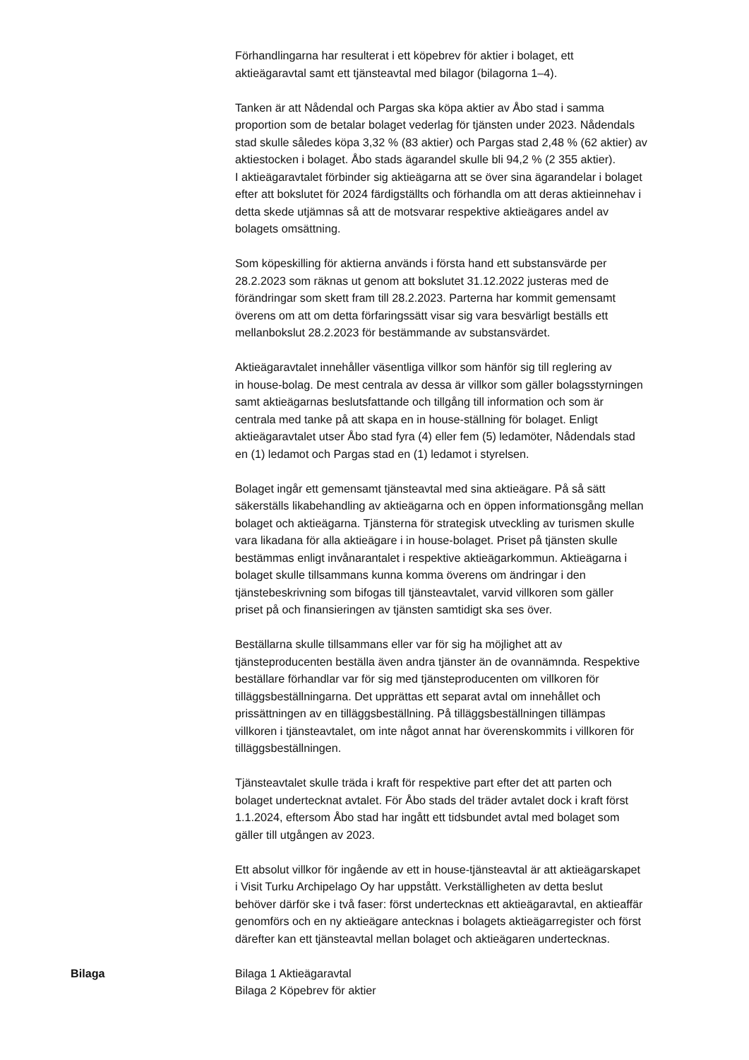Förhandlingarna har resulterat i ett köpebrev för aktier i bolaget, ett
aktieägaravtal samt ett tjänsteavtal med bilagor (bilagorna 1–4).
Tanken är att Nådendal och Pargas ska köpa aktier av Åbo stad i samma
proportion som de betalar bolaget vederlag för tjänsten under 2023. Nådendals
stad skulle således köpa 3,32 % (83 aktier) och Pargas stad 2,48 % (62 aktier) av
aktiestocken i bolaget. Åbo stads ägarandel skulle bli 94,2 % (2 355 aktier).
I aktieägaravtalet förbinder sig aktieägarna att se över sina ägarandelar i bolaget
efter att bokslutet för 2024 färdigställts och förhandla om att deras aktieinnehav i
detta skede utjämnas så att de motsvarar respektive aktieägares andel av
bolagets omsättning.
Som köpeskilling för aktierna används i första hand ett substansvärde per
28.2.2023 som räknas ut genom att bokslutet 31.12.2022 justeras med de
förändringar som skett fram till 28.2.2023. Parterna har kommit gemensamt
överens om att om detta förfaringssätt visar sig vara besvärligt beställs ett
mellanbokslut 28.2.2023 för bestämmande av substansvärdet.
Aktieägaravtalet innehåller väsentliga villkor som hänför sig till reglering av
in house-bolag. De mest centrala av dessa är villkor som gäller bolagsstyrningen
samt aktieägarnas beslutsfattande och tillgång till information och som är
centrala med tanke på att skapa en in house-ställning för bolaget. Enligt
aktieägaravtalet utser Åbo stad fyra (4) eller fem (5) ledamöter, Nådendals stad
en (1) ledamot och Pargas stad en (1) ledamot i styrelsen.
Bolaget ingår ett gemensamt tjänsteavtal med sina aktieägare. På så sätt
säkerställs likabehandling av aktieägarna och en öppen informationsgång mellan
bolaget och aktieägarna. Tjänsterna för strategisk utveckling av turismen skulle
vara likadana för alla aktieägare i in house-bolaget. Priset på tjänsten skulle
bestämmas enligt invånarantalet i respektive aktieägarkommun. Aktieägarna i
bolaget skulle tillsammans kunna komma överens om ändringar i den
tjänstebeskrivning som bifogas till tjänsteavtalet, varvid villkoren som gäller
priset på och finansieringen av tjänsten samtidigt ska ses över.
Beställarna skulle tillsammans eller var för sig ha möjlighet att av
tjänsteproducenten beställa även andra tjänster än de ovannämnda. Respektive
beställare förhandlar var för sig med tjänsteproducenten om villkoren för
tilläggsbeställningarna. Det upprättas ett separat avtal om innehållet och
prissättningen av en tilläggsbeställning. På tilläggsbeställningen tillämpas
villkoren i tjänsteavtalet, om inte något annat har överenskommits i villkoren för
tilläggsbeställningen.
Tjänsteavtalet skulle träda i kraft för respektive part efter det att parten och
bolaget undertecknat avtalet. För Åbo stads del träder avtalet dock i kraft först
1.1.2024, eftersom Åbo stad har ingått ett tidsbundet avtal med bolaget som
gäller till utgången av 2023.
Ett absolut villkor för ingående av ett in house-tjänsteavtal är att aktieägarskapet
i Visit Turku Archipelago Oy har uppstått. Verkställigheten av detta beslut
behöver därför ske i två faser: först undertecknas ett aktieägaravtal, en aktieaffär
genomförs och en ny aktieägare antecknas i bolagets aktieägarregister och först
därefter kan ett tjänsteavtal mellan bolaget och aktieägaren undertecknas.
Bilaga Bilaga 1 Aktieägaravtal
Bilaga 2 Köpebrev för aktier